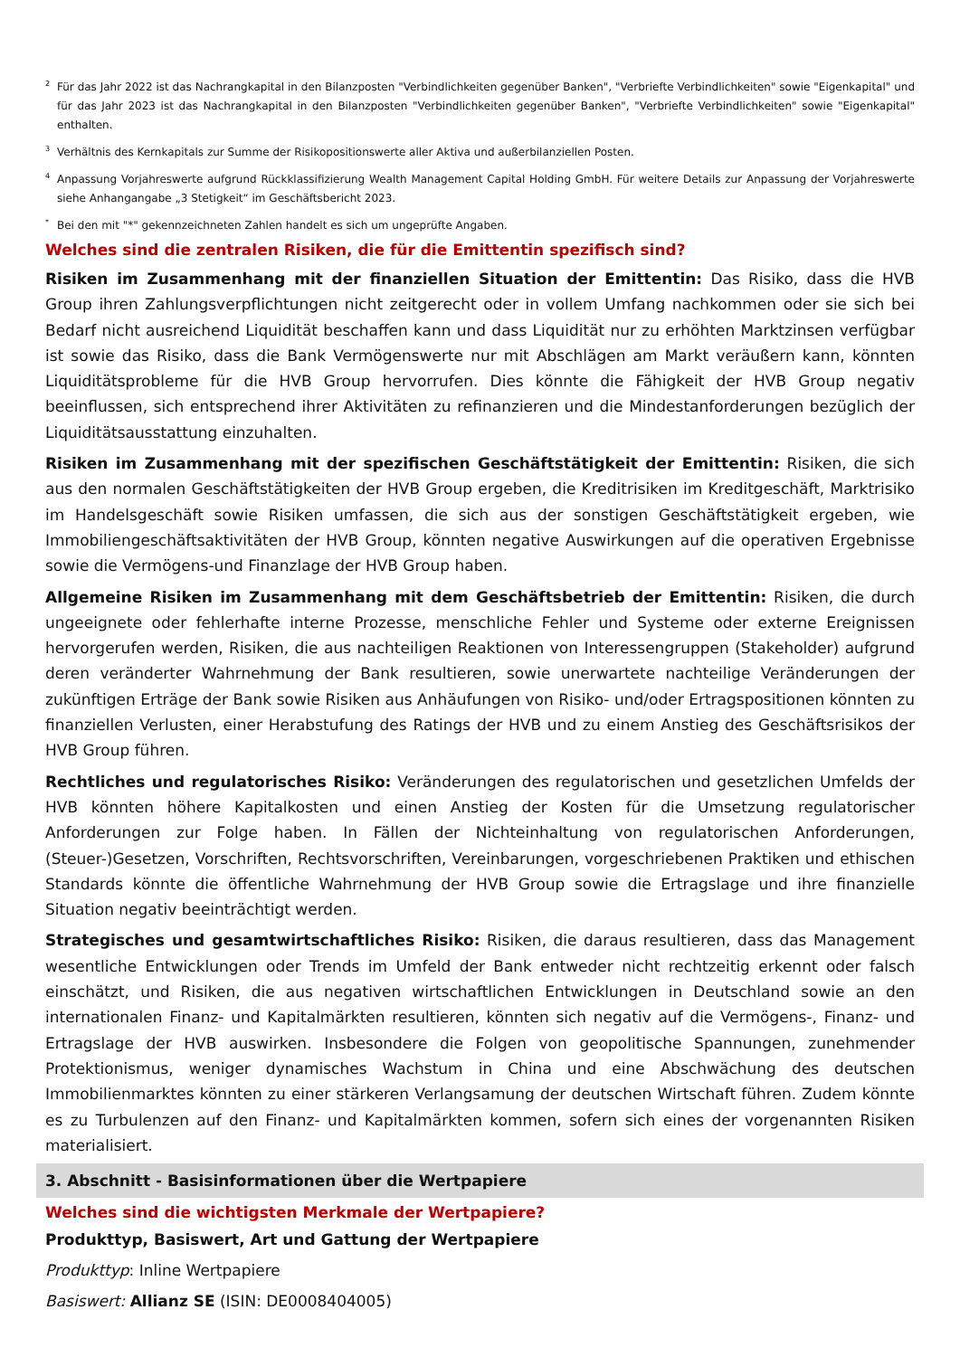<sup>2</sup> Für das Jahr 2022 ist das Nachrangkapital in den Bilanzposten "Verbindlichkeiten gegenüber Banken", "Verbriefte Verbindlichkeiten" sowie "Eigenkapital" und für das Jahr 2023 ist das Nachrangkapital in den Bilanzposten "Verbindlichkeiten gegenüber Banken", "Verbriefte Verbindlichkeiten" sowie "Eigenkapital" enthalten.
<sup>3</sup> Verhältnis des Kernkapitals zur Summe der Risikopositionswerte aller Aktiva und außerbilanziellen Posten.
<sup>4</sup> Anpassung Vorjahreswerte aufgrund Rückklassifizierung Wealth Management Capital Holding GmbH. Für weitere Details zur Anpassung der Vorjahreswerte siehe Anhangangabe „3 Stetigkeit“ im Geschäftsbericht 2023.
<sup>*</sup> Bei den mit "*" gekennzeichneten Zahlen handelt es sich um ungeprüfte Angaben.
Welches sind die zentralen Risiken, die für die Emittentin spezifisch sind?
Risiken im Zusammenhang mit der finanziellen Situation der Emittentin: Das Risiko, dass die HVB Group ihren Zahlungsverpflichtungen nicht zeitgerecht oder in vollem Umfang nachkommen oder sie sich bei Bedarf nicht ausreichend Liquidität beschaffen kann und dass Liquidität nur zu erhöhten Marktzinsen verfügbar ist sowie das Risiko, dass die Bank Vermögenswerte nur mit Abschlägen am Markt veräußern kann, könnten Liquiditätsprobleme für die HVB Group hervorrufen. Dies könnte die Fähigkeit der HVB Group negativ beeinflussen, sich entsprechend ihrer Aktivitäten zu refinanzieren und die Mindestanforderungen bezüglich der Liquiditätsausstattung einzuhalten.
Risiken im Zusammenhang mit der spezifischen Geschäftstätigkeit der Emittentin: Risiken, die sich aus den normalen Geschäftstätigkeiten der HVB Group ergeben, die Kreditrisiken im Kreditgeschäft, Marktrisiko im Handelsgeschäft sowie Risiken umfassen, die sich aus der sonstigen Geschäftstätigkeit ergeben, wie Immobiliengeschäftsaktivitäten der HVB Group, könnten negative Auswirkungen auf die operativen Ergebnisse sowie die Vermögens-und Finanzlage der HVB Group haben.
Allgemeine Risiken im Zusammenhang mit dem Geschäftsbetrieb der Emittentin: Risiken, die durch ungeeignete oder fehlerhafte interne Prozesse, menschliche Fehler und Systeme oder externe Ereignissen hervorgerufen werden, Risiken, die aus nachteiligen Reaktionen von Interessengruppen (Stakeholder) aufgrund deren veränderter Wahrnehmung der Bank resultieren, sowie unerwartete nachteilige Veränderungen der zukünftigen Erträge der Bank sowie Risiken aus Anhäufungen von Risiko- und/oder Ertragspositionen könnten zu finanziellen Verlusten, einer Herabstufung des Ratings der HVB und zu einem Anstieg des Geschäftsrisikos der HVB Group führen.
Rechtliches und regulatorisches Risiko: Veränderungen des regulatorischen und gesetzlichen Umfelds der HVB könnten höhere Kapitalkosten und einen Anstieg der Kosten für die Umsetzung regulatorischer Anforderungen zur Folge haben. In Fällen der Nichteinhaltung von regulatorischen Anforderungen, (Steuer-)Gesetzen, Vorschriften, Rechtsvorschriften, Vereinbarungen, vorgeschriebenen Praktiken und ethischen Standards könnte die öffentliche Wahrnehmung der HVB Group sowie die Ertragslage und ihre finanzielle Situation negativ beeinträchtigt werden.
Strategisches und gesamtwirtschaftliches Risiko: Risiken, die daraus resultieren, dass das Management wesentliche Entwicklungen oder Trends im Umfeld der Bank entweder nicht rechtzeitig erkennt oder falsch einschätzt, und Risiken, die aus negativen wirtschaftlichen Entwicklungen in Deutschland sowie an den internationalen Finanz- und Kapitalmärkten resultieren, könnten sich negativ auf die Vermögens-, Finanz- und Ertragslage der HVB auswirken. Insbesondere die Folgen von geopolitische Spannungen, zunehmender Protektionismus, weniger dynamisches Wachstum in China und eine Abschwächung des deutschen Immobilienmarktes könnten zu einer stärkeren Verlangsamung der deutschen Wirtschaft führen. Zudem könnte es zu Turbulenzen auf den Finanz- und Kapitalmärkten kommen, sofern sich eines der vorgenannten Risiken materialisiert.
3. Abschnitt - Basisinformationen über die Wertpapiere
Welches sind die wichtigsten Merkmale der Wertpapiere?
Produkttyp, Basiswert, Art und Gattung der Wertpapiere
Produkttyp: Inline Wertpapiere
Basiswert: Allianz SE (ISIN: DE0008404005)